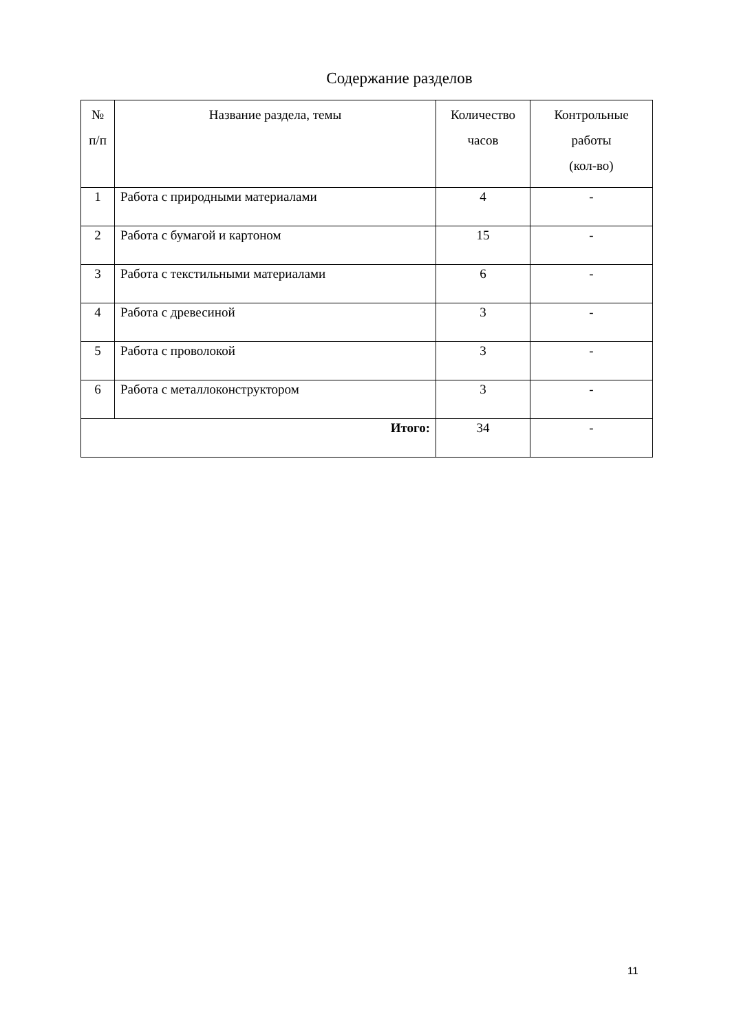Содержание разделов
| № п/п | Название раздела, темы | Количество часов | Контрольные работы (кол-во) |
| --- | --- | --- | --- |
| 1 | Работа с природными материалами | 4 | - |
| 2 | Работа с бумагой и картоном | 15 | - |
| 3 | Работа с текстильными материалами | 6 | - |
| 4 | Работа с древесиной | 3 | - |
| 5 | Работа с проволокой | 3 | - |
| 6 | Работа с металлоконструктором | 3 | - |
| Итого: | | 34 | - |
11